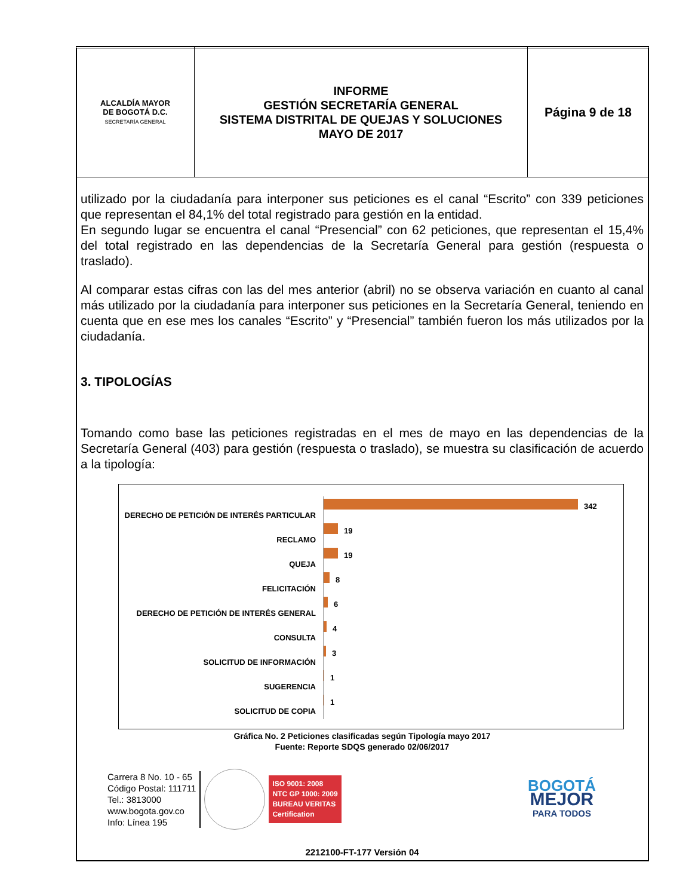| ALCALDÍA MAYOR DE BOGOTÁ D.C. SECRETARÍA GENERAL | INFORME GESTIÓN SECRETARÍA GENERAL SISTEMA DISTRITAL DE QUEJAS Y SOLUCIONES MAYO DE 2017 | Página 9 de 18 |
utilizado por la ciudadanía para interponer sus peticiones es el canal “Escrito” con 339 peticiones que representan el 84,1% del total registrado para gestión en la entidad.
En segundo lugar se encuentra el canal “Presencial” con 62 peticiones, que representan el 15,4% del total registrado en las dependencias de la Secretaría General para gestión (respuesta o traslado).
Al comparar estas cifras con las del mes anterior (abril) no se observa variación en cuanto al canal más utilizado por la ciudadanía para interponer sus peticiones en la Secretaría General, teniendo en cuenta que en ese mes los canales “Escrito” y “Presencial” también fueron los más utilizados por la ciudadanía.
3. TIPOLOGÍAS
Tomando como base las peticiones registradas en el mes de mayo en las dependencias de la Secretaría General (403) para gestión (respuesta o traslado), se muestra su clasificación de acuerdo a la tipología:
DERECHO DE PETICIÓN DE INTERÉS PARTICULAR
342
RECLAMO
19
QUEJA
19
FELICITACIÓN
8
DERECHO DE PETICIÓN DE INTERÉS GENERAL
6
CONSULTA
4
SOLICITUD DE INFORMACIÓN
3
SUGERENCIA
1
SOLICITUD DE COPIA
1
Gráfica No. 2 Peticiones clasificadas según Tipología mayo 2017
Fuente: Reporte SDQS generado 02/06/2017
Carrera 8 No. 10 - 65
Código Postal: 111711
Tel.: 3813000
www.bogota.gov.co
Info: Línea 195
ISO 9001: 2008
NTC GP 1000: 2009
BUREAU VERITAS
Certification
BOGOTÁ
MEJOR
PARA TODOS
2212100-FT-177 Versión 04